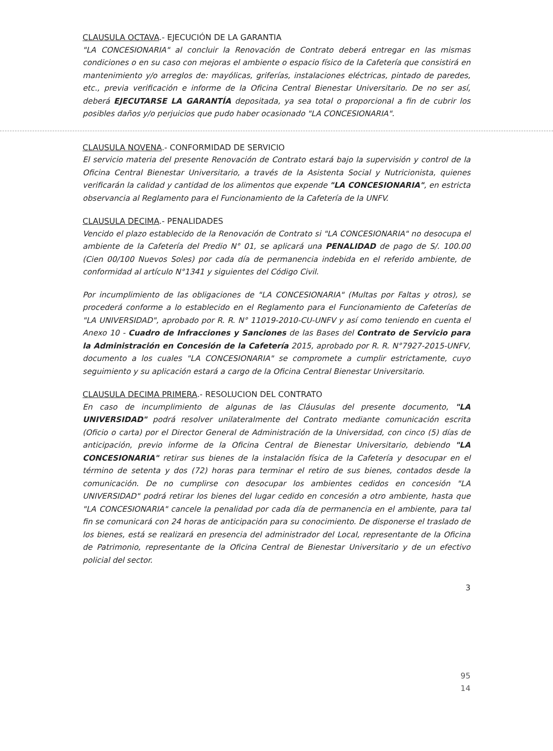CLAUSULA OCTAVA.- EJECUCIÓN DE LA GARANTIA
"LA CONCESIONARIA" al concluir la Renovación de Contrato deberá entregar en las mismas condiciones o en su caso con mejoras el ambiente o espacio físico de la Cafetería que consistirá en mantenimiento y/o arreglos de: mayólicas, griferías, instalaciones eléctricas, pintado de paredes, etc., previa verificación e informe de la Oficina Central Bienestar Universitario. De no ser así, deberá EJECUTARSE LA GARANTÍA depositada, ya sea total o proporcional a fin de cubrir los posibles daños y/o perjuicios que pudo haber ocasionado "LA CONCESIONARIA".
CLAUSULA NOVENA.- CONFORMIDAD DE SERVICIO
El servicio materia del presente Renovación de Contrato estará bajo la supervisión y control de la Oficina Central Bienestar Universitario, a través de la Asistenta Social y Nutricionista, quienes verificarán la calidad y cantidad de los alimentos que expende "LA CONCESIONARIA", en estricta observancia al Reglamento para el Funcionamiento de la Cafetería de la UNFV.
CLAUSULA DECIMA.- PENALIDADES
Vencido el plazo establecido de la Renovación de Contrato si "LA CONCESIONARIA" no desocupa el ambiente de la Cafetería del Predio N° 01, se aplicará una PENALIDAD de pago de S/. 100.00 (Cien 00/100 Nuevos Soles) por cada día de permanencia indebida en el referido ambiente, de conformidad al artículo N°1341 y siguientes del Código Civil.
Por incumplimiento de las obligaciones de "LA CONCESIONARIA" (Multas por Faltas y otros), se procederá conforme a lo establecido en el Reglamento para el Funcionamiento de Cafeterías de "LA UNIVERSIDAD", aprobado por R. R. N° 11019-2010-CU-UNFV y así como teniendo en cuenta el Anexo 10 - Cuadro de Infracciones y Sanciones de las Bases del Contrato de Servicio para la Administración en Concesión de la Cafetería 2015, aprobado por R. R. N°7927-2015-UNFV, documento a los cuales "LA CONCESIONARIA" se compromete a cumplir estrictamente, cuyo seguimiento y su aplicación estará a cargo de la Oficina Central Bienestar Universitario.
CLAUSULA DECIMA PRIMERA.- RESOLUCION DEL CONTRATO
En caso de incumplimiento de algunas de las Cláusulas del presente documento, "LA UNIVERSIDAD" podrá resolver unilateralmente del Contrato mediante comunicación escrita (Oficio o carta) por el Director General de Administración de la Universidad, con cinco (5) días de anticipación, previo informe de la Oficina Central de Bienestar Universitario, debiendo "LA CONCESIONARIA" retirar sus bienes de la instalación física de la Cafetería y desocupar en el término de setenta y dos (72) horas para terminar el retiro de sus bienes, contados desde la comunicación. De no cumplirse con desocupar los ambientes cedidos en concesión "LA UNIVERSIDAD" podrá retirar los bienes del lugar cedido en concesión a otro ambiente, hasta que "LA CONCESIONARIA" cancele la penalidad por cada día de permanencia en el ambiente, para tal fin se comunicará con 24 horas de anticipación para su conocimiento. De disponerse el traslado de los bienes, está se realizará en presencia del administrador del Local, representante de la Oficina de Patrimonio, representante de la Oficina Central de Bienestar Universitario y de un efectivo policial del sector.
3
95
14